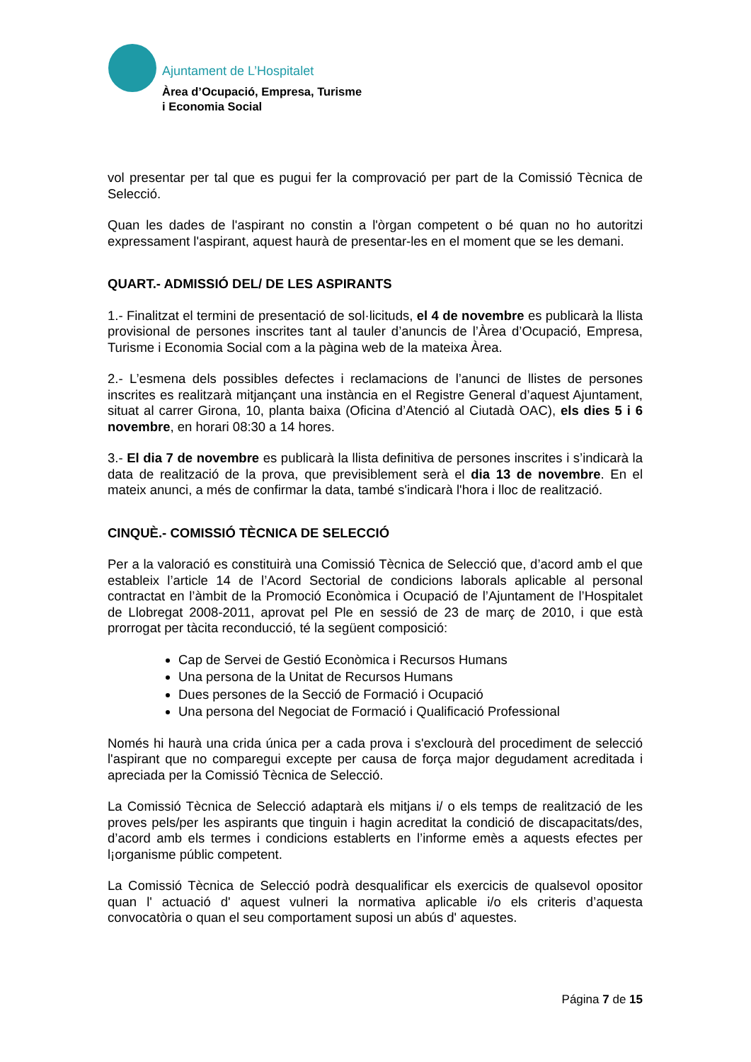Ajuntament de L’Hospitalet
Àrea d’Ocupació, Empresa, Turisme
i Economia Social
vol presentar per tal que es pugui fer la comprovació per part de la Comissió Tècnica de Selecció.
Quan les dades de l'aspirant no constin a l'òrgan competent o bé quan no ho autoritzi expressament l'aspirant, aquest haurà de presentar-les en el moment que se les demani.
QUART.- ADMISSIÓ DEL/ DE LES ASPIRANTS
1.- Finalitzat el termini de presentació de sol·licituds, el 4 de novembre es publicarà la llista provisional de persones inscrites tant al tauler d’anuncis de l’Àrea d’Ocupació, Empresa, Turisme i Economia Social com a la pàgina web de la mateixa Àrea.
2.- L’esmena dels possibles defectes i reclamacions de l’anunci de llistes de persones inscrites es realitzarà mitjançant una instància en el Registre General d’aquest Ajuntament, situat al carrer Girona, 10, planta baixa (Oficina d’Atenció al Ciutadà OAC), els dies 5 i 6 novembre, en horari 08:30 a 14 hores.
3.- El dia 7 de novembre es publicarà la llista definitiva de persones inscrites i s’indicarà la data de realització de la prova, que previsiblement serà el dia 13 de novembre. En el mateix anunci, a més de confirmar la data, també s'indicarà l'hora i lloc de realització.
CINQUÈ.- COMISSIÓ TÈCNICA DE SELECCIÓ
Per a la valoració es constituirà una Comissió Tècnica de Selecció que, d’acord amb el que estableix l’article 14 de l’Acord Sectorial de condicions laborals aplicable al personal contractat en l’àmbit de la Promoció Econòmica i Ocupació de l’Ajuntament de l’Hospitalet de Llobregat 2008-2011, aprovat pel Ple en sessió de 23 de març de 2010, i que està prorrogat per tàcita reconducció, té la següent composició:
Cap de Servei de Gestió Econòmica i Recursos Humans
Una persona de la Unitat de Recursos Humans
Dues persones de la Secció de Formació i Ocupació
Una persona del Negociat de Formació i Qualificació Professional
Només hi haurà una crida única per a cada prova i s'exclourà del procediment de selecció l'aspirant que no comparegui excepte per causa de força major degudament acreditada i apreciada per la Comissió Tècnica de Selecció.
La Comissió Tècnica de Selecció adaptarà els mitjans i/ o els temps de realització de les proves pels/per les aspirants que tinguin i hagin acreditat la condició de discapacitats/des, d’acord amb els termes i condicions establerts en l’informe emès a aquests efectes per l¡organisme públic competent.
La Comissió Tècnica de Selecció podrà desqualificar els exercicis de qualsevol opositor quan l' actuació d' aquest vulneri la normativa aplicable i/o els criteris d’aquesta convocatòria o quan el seu comportament suposi un abús d' aquestes.
Página 7 de 15